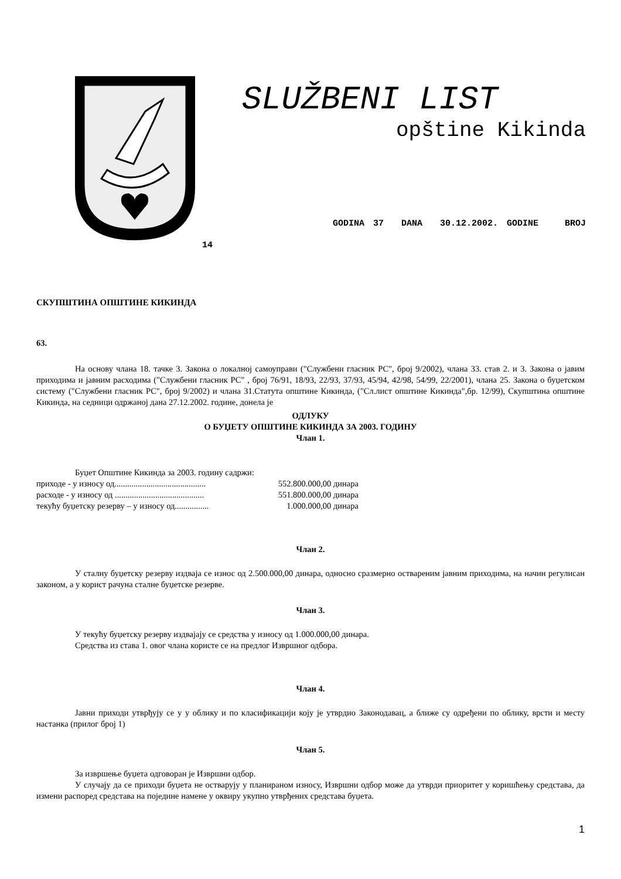SLUŽBENI LIST
opštine Kikinda
GODINA 37 DANA 30.12.2002. GODINE BROJ
14
СКУПШТИНА ОПШТИНЕ КИКИНДА
63.
На основу члана 18. тачке 3. Закона о локалној самоуправи ("Службени гласник РС", број 9/2002), члана 33. став 2. и 3. Закона о јавим приходима и јавним расходима ("Службени гласник РС" , број 76/91, 18/93, 22/93, 37/93, 45/94, 42/98, 54/99, 22/2001), члана 25. Закона о буџетском систему ("Службени гласник РС", број 9/2002) и члана 31.Статута општине Кикинда, ("Сл.лист општине Кикинда",бр. 12/99), Скупштина општине Кикинда, на седници одржаној дана 27.12.2002. године, донела је
ОДЛУКУ
О БУЏЕТУ ОПШТИНЕ КИКИНДА ЗА 2003. ГОДИНУ
Члан 1.
Буџет Општине Кикинда за 2003. годину садржи:
| приходе - у износу од........................................... | 552.800.000,00 динара |
| расходе - у износу од .......................................... | 551.800.000,00 динара |
| текућу буџетску резерву – у износу од................ | 1.000.000,00 динара |
Члан 2.
У сталну буџетску резерву издваја се износ од 2.500.000,00 динара, односно сразмерно оствареним јавним приходима, на начин регулисан законом, а у корист рачуна сталне буџетске резерве.
Члан 3.
У текућу буџетску резерву издвајају се средства у износу од 1.000.000,00 динара.
Средства из става 1. овог члана користе се на предлог Извршног одбора.
Члан 4.
Јавни приходи утврђују се у у облику и по класификацији коју је утврдио Законодавац, а ближе су одређени по облику, врсти и месту настанка (прилог број 1)
Члан 5.
За извршење буџета одговоран је Извршни одбор.
У случају да се приходи буџета не остварују у планираном износу, Извршни одбор може да утврди приоритет у коришћењу средстава, да измени распоред средстава на поједине намене у оквиру укупно утврђених средстава буџета.
1